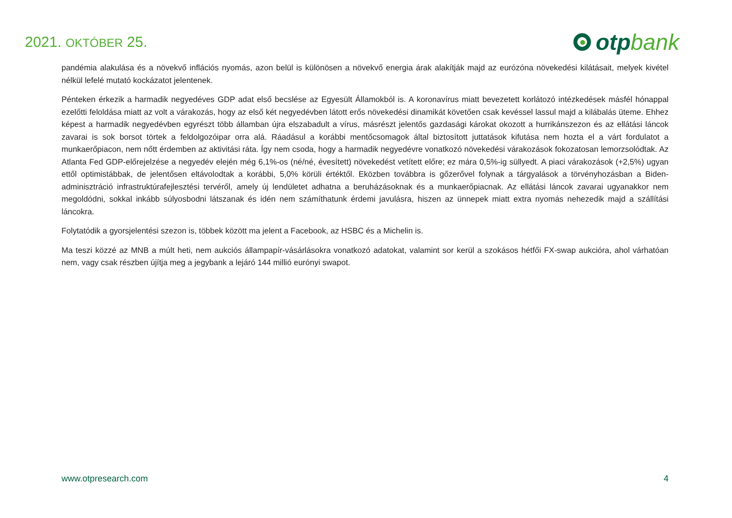2021. OKTÓBER 25.
otp bank
pandémia alakulása és a növekvő inflációs nyomás, azon belül is különösen a növekvő energia árak alakítják majd az eurózóna növekedési kilátásait, melyek kivétel nélkül lefelé mutató kockázatot jelentenek.
Pénteken érkezik a harmadik negyedéves GDP adat első becslése az Egyesült Államokból is. A koronavírus miatt bevezetett korlátozó intézkedések másfél hónappal ezelőtti feloldása miatt az volt a várakozás, hogy az első két negyedévben látott erős növekedési dinamikát követően csak kevéssel lassul majd a kilábalás üteme. Ehhez képest a harmadik negyedévben egyrészt több államban újra elszabadult a vírus, másrészt jelentős gazdasági károkat okozott a hurrikánszezon és az ellátási láncok zavarai is sok borsot törtek a feldolgozóipar orra alá. Ráadásul a korábbi mentőcsomagok által biztosított juttatások kifutása nem hozta el a várt fordulatot a munkaerőpiacon, nem nőtt érdemben az aktivitási ráta. Így nem csoda, hogy a harmadik negyedévre vonatkozó növekedési várakozások fokozatosan lemorzsolódtak. Az Atlanta Fed GDP-előrejelzése a negyedév elején még 6,1%-os (né/né, évesített) növekedést vetített előre; ez mára 0,5%-ig süllyedt. A piaci várakozások (+2,5%) ugyan ettől optimistábbak, de jelentősen eltávolodtak a korábbi, 5,0% körüli értéktől. Eközben továbbra is gőzerővel folynak a tárgyalások a törvényhozásban a Biden-adminisztráció infrastruktúrafejlesztési tervéről, amely új lendületet adhatna a beruházásoknak és a munkaerőpiacnak. Az ellátási láncok zavarai ugyanakkor nem megoldódni, sokkal inkább súlyosbodni látszanak és idén nem számíthatunk érdemi javulásra, hiszen az ünnepek miatt extra nyomás nehezedik majd a szállítási láncokra.
Folytatódik a gyorsjelentési szezon is, többek között ma jelent a Facebook, az HSBC és a Michelin is.
Ma teszi közzé az MNB a múlt heti, nem aukciós állampapír-vásárlásokra vonatkozó adatokat, valamint sor kerül a szokásos hétfői FX-swap aukcióra, ahol várhatóan nem, vagy csak részben újítja meg a jegybank a lejáró 144 millió eurónyi swapot.
www.otpresearch.com 4